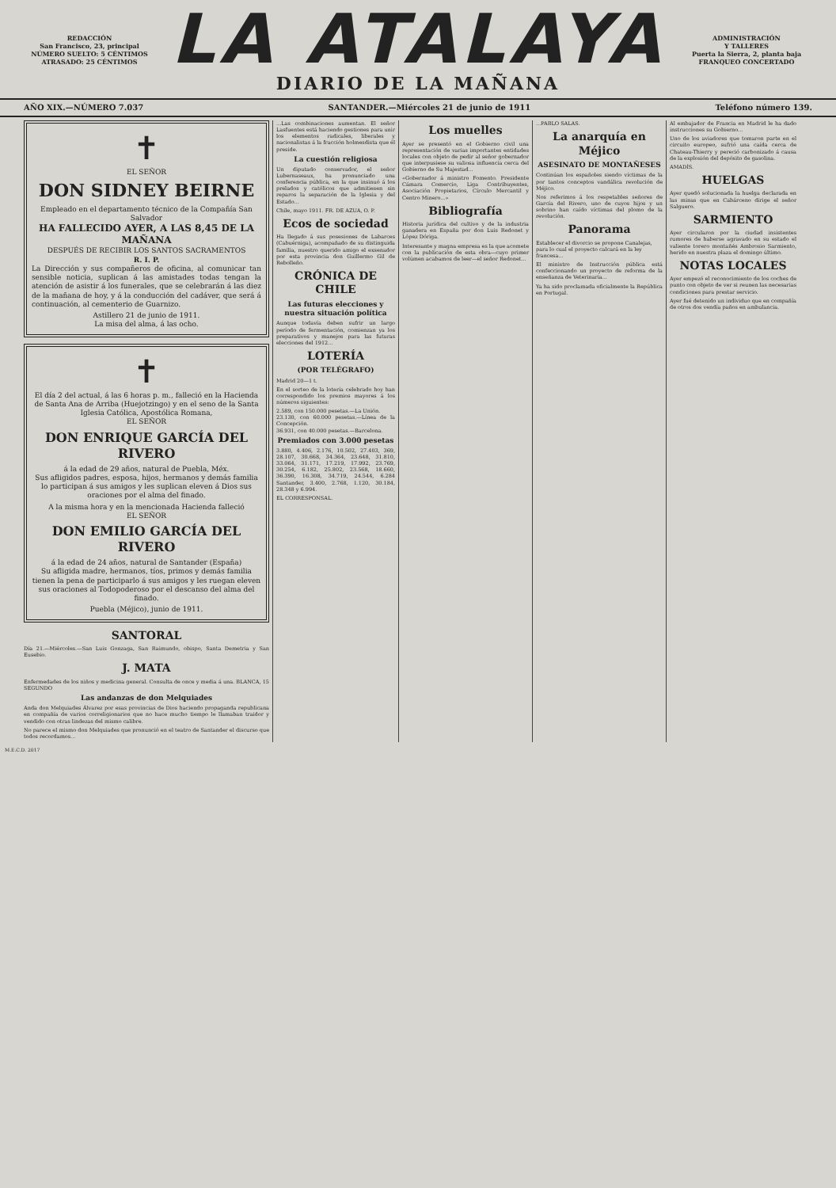REDACCIÓN
San Francisco, 23, principal
NÚMERO SUELTO: 5 CÉNTIMOS
ATRASADO: 25 CÉNTIMOS
LA ATALAYA
DIARIO DE LA MAÑANA
ADMINISTRACIÓN
Y TALLERES
Puerta la Sierra, 2, planta baja
FRANQUEO CONCERTADO
AÑO XIX.—NÚMERO 7.037 SANTANDER.—Miércoles 21 de junio de 1911 Teléfono número 139.
✝
EL SEÑOR
DON SIDNEY BEIRNE
Empleado en el departamento técnico de la Compañía San Salvador
HA FALLECIDO AYER, A LAS 8,45 DE LA MAÑANA
DESPUÉS DE RECIBIR LOS SANTOS SACRAMENTOS
R. I. P.
La Dirección y sus compañeros de oficina, al comunicar tan sensible noticia, suplican á las amistades todas tengan la atención de asistir á los funerales, que se celebrarán á las diez de la mañana de hoy, y á la conducción del cadáver, que será á continuación, al cementerio de Guarnizo.
Astillero 21 de junio de 1911.
La misa del alma, á las ocho.
✝
El día 2 del actual, á las 6 horas p. m., falleció en la Hacienda de Santa Ana de Arriba (Huejotzingo) y en el seno de la Santa Iglesia Católica, Apostólica Romana,
EL SEÑOR
DON ENRIQUE GARCÍA DEL RIVERO
á la edad de 29 años, natural de Puebla, Méx.
Sus afligidos padres, esposa, hijos, hermanos y demás familia lo participan á sus amigos y les suplican eleven á Dios sus oraciones por el alma del finado.
A la misma hora y en la mencionada Hacienda falleció
EL SEÑOR
DON EMILIO GARCÍA DEL RIVERO
á la edad de 24 años, natural de Santander (España)
Su afligida madre, hermanos, tíos, primos y demás familia tienen la pena de participarlo á sus amigos y les ruegan eleven sus oraciones al Todopoderoso por el descanso del alma del finado.
Puebla (Méjico), junio de 1911.
SANTORAL
Día 21.—Miércoles.—San Luis Gonzaga, San Raimundo, obispo, Santa Demetria y San Eusebio.
J. MATA
Enfermedades de los niños y medicina general. Consulta de once y media á una. BLANCA, 15 SEGUNDO
Las andanzas de don Melquiades
Anda don Melquiades Álvarez por esas provincias de Dios haciendo propaganda republicana en compañía de varios correligionarios que no hace mucho tiempo le llamaban traidor y vendido con otras lindezas del mismo calibre.
No parece el mismo don Melquiades que pronunció en el teatro de Santander el discurso que todos recordamos...
...Las combinaciones aumentan. El señor Lasfuentes está haciendo gestiones para unir los elementos radicales, liberales y nacionalistas á la fracción holmesdista que él preside.
La cuestión religiosa
Un diputado conservador, el señor Lubernaseaux, ha pronunciado una conferencia pública, en la que insinuó á los prelados y católicos que admitiesen sin reparos la separación de la Iglesia y del Estado...
Chile, mayo 1911. FR. DE AZUA, O. P.
Ecos de sociedad
Ha llegado á sus posesiones de Labarces (Cabuérniga), acompañado de su distinguida familia, nuestro querido amigo el exsenador por esta provincia don Guillermo Gil de Rebolleño.
CRÓNICA DE CHILE
Las futuras elecciones y nuestra situación política
Aunque todavía deben sufrir un largo período de fermentación, comienzan ya los preparativos y manejos para las futuras elecciones del 1912...
LOTERÍA
(POR TELÉGRAFO)
Madrid 20—1 t.
En el sorteo de la lotería celebrado hoy han correspondido los premios mayores á los números siguientes:
2.589, con 150.000 pesetas.—La Unión.
23.130, con 60.000 pesetas.—Línea de la Concepción.
36.931, con 40.000 pesetas.—Barcelona.
Premiados con 3.000 pesetas
3.880, 4.406, 2.176, 10.502, 27.403, 369, 28.107, 30.668, 34.364, 23.648, 31.810, 33.064, 31.171, 17.219, 17.992, 23.769, 30.254, 6.182, 25.802, 23.568, 18.660, 36.390, 16.308, 34.719, 24.544, 6.284 Santander, 3.400, 2.768, 1.120, 30.184, 28.348 y 6.994.
EL CORRESPONSAL.
Los muelles
Ayer se presentó en el Gobierno civil una representación de varias importantes entidades locales con objeto de pedir al señor gobernador que interpusiese su valiosa influencia cerca del Gobierno de Su Majestad...
«Gobernador á ministro Fomento. Presidente Cámara Comercio, Liga Contribuyentes, Asociación Propietarios, Círculo Mercantil y Centro Minero...»
Bibliografía
Historia jurídica del cultivo y de la industria ganadera en España por don Luis Redonet y López Dóriga.
Interesante y magna empresa es la que acomete con la publicación de esta obra—cuyo primer volúmen acabamos de leer—el señor Redonet...
...PABLO SALAS.
La anarquía en Méjico
ASESINATO DE MONTAÑESES
Continúan los españoles siendo víctimas de la por tantos conceptos vandálica revolución de Méjico.
Nos referimos á los respetables señores de García del Rivero, uno de cuyos hijos y un sobrino han caído víctimas del plomo de la revolución.
Panorama
Establecer el divorcio se propone Canalejas, para lo cual el proyecto calcará en la ley francesa...
El ministro de Instrucción pública está confeccionando un proyecto de reforma de la enseñanza de Veterinaria...
Ya ha sido proclamada oficialmente la República en Portugal.
Al embajador de Francia en Madrid le ha dado instrucciones su Gobierno...
Uno de los aviadores que tomaron parte en el circuito europeo, sufrió una caída cerca de Chateau-Thierry y pereció carbonizado á causa de la explosión del depósito de gasolina.
AMADÍS.
HUELGAS
Ayer quedó solucionada la huelga declarada en las minas que en Cabárceno dirige el señor Salguero.
SARMIENTO
Ayer circularon por la ciudad insistentes rumores de haberse agravado en su estado el valiente torero montañés Ambrosio Sarmiento, herido en nuestra plaza el domingo último.
NOTAS LOCALES
Ayer empezó el reconocimiento de los coches de punto con objeto de ver si reunen las necesarias condiciones para prestar servicio.
Ayer fué detenido un individuo que en compañía de otros dos vendía paños en ambulancia.
M.E.C.D. 2017